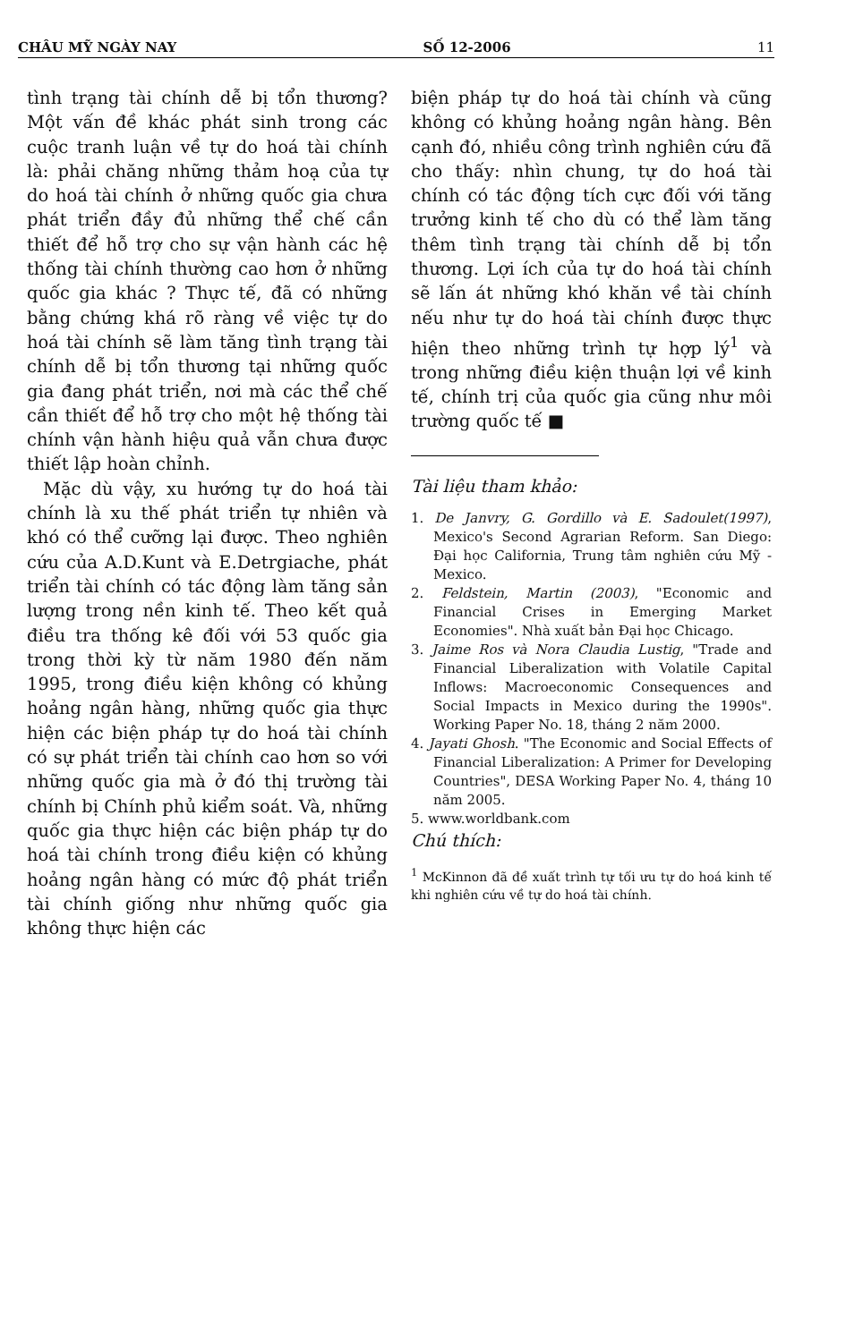CHÂU MỸ NGÀY NAY SỐ 12-2006 11
tình trạng tài chính dễ bị tổn thương? Một vấn đề khác phát sinh trong các cuộc tranh luận về tự do hoá tài chính là: phải chăng những thảm hoạ của tự do hoá tài chính ở những quốc gia chưa phát triển đầy đủ những thể chế cần thiết để hỗ trợ cho sự vận hành các hệ thống tài chính thường cao hơn ở những quốc gia khác ? Thực tế, đã có những bằng chứng khá rõ ràng về việc tự do hoá tài chính sẽ làm tăng tình trạng tài chính dễ bị tổn thương tại những quốc gia đang phát triển, nơi mà các thể chế cần thiết để hỗ trợ cho một hệ thống tài chính vận hành hiệu quả vẫn chưa được thiết lập hoàn chỉnh.
Mặc dù vậy, xu hướng tự do hoá tài chính là xu thế phát triển tự nhiên và khó có thể cưỡng lại được. Theo nghiên cứu của A.D.Kunt và E.Detrgiache, phát triển tài chính có tác động làm tăng sản lượng trong nền kinh tế. Theo kết quả điều tra thống kê đối với 53 quốc gia trong thời kỳ từ năm 1980 đến năm 1995, trong điều kiện không có khủng hoảng ngân hàng, những quốc gia thực hiện các biện pháp tự do hoá tài chính có sự phát triển tài chính cao hơn so với những quốc gia mà ở đó thị trường tài chính bị Chính phủ kiểm soát. Và, những quốc gia thực hiện các biện pháp tự do hoá tài chính trong điều kiện có khủng hoảng ngân hàng có mức độ phát triển tài chính giống như những quốc gia không thực hiện các
biện pháp tự do hoá tài chính và cũng không có khủng hoảng ngân hàng. Bên cạnh đó, nhiều công trình nghiên cứu đã cho thấy: nhìn chung, tự do hoá tài chính có tác động tích cực đối với tăng trưởng kinh tế cho dù có thể làm tăng thêm tình trạng tài chính dễ bị tổn thương. Lợi ích của tự do hoá tài chính sẽ lấn át những khó khăn về tài chính nếu như tự do hoá tài chính được thực hiện theo những trình tự hợp lý<sup>1</sup> và trong những điều kiện thuận lợi về kinh tế, chính trị của quốc gia cũng như môi trường quốc tế ■
Tài liệu tham khảo:
1. De Janvry, G. Gordillo và E. Sadoulet(1997), Mexico's Second Agrarian Reform. San Diego: Đại học California, Trung tâm nghiên cứu Mỹ - Mexico.
2. Feldstein, Martin (2003), "Economic and Financial Crises in Emerging Market Economies". Nhà xuất bản Đại học Chicago.
3. Jaime Ros và Nora Claudia Lustig, "Trade and Financial Liberalization with Volatile Capital Inflows: Macroeconomic Consequences and Social Impacts in Mexico during the 1990s". Working Paper No. 18, tháng 2 năm 2000.
4. Jayati Ghosh. "The Economic and Social Effects of Financial Liberalization: A Primer for Developing Countries", DESA Working Paper No. 4, tháng 10 năm 2005.
5. www.worldbank.com
Chú thích:
<sup>1</sup> McKinnon đã đề xuất trình tự tối ưu tự do hoá kinh tế khi nghiên cứu về tự do hoá tài chính.